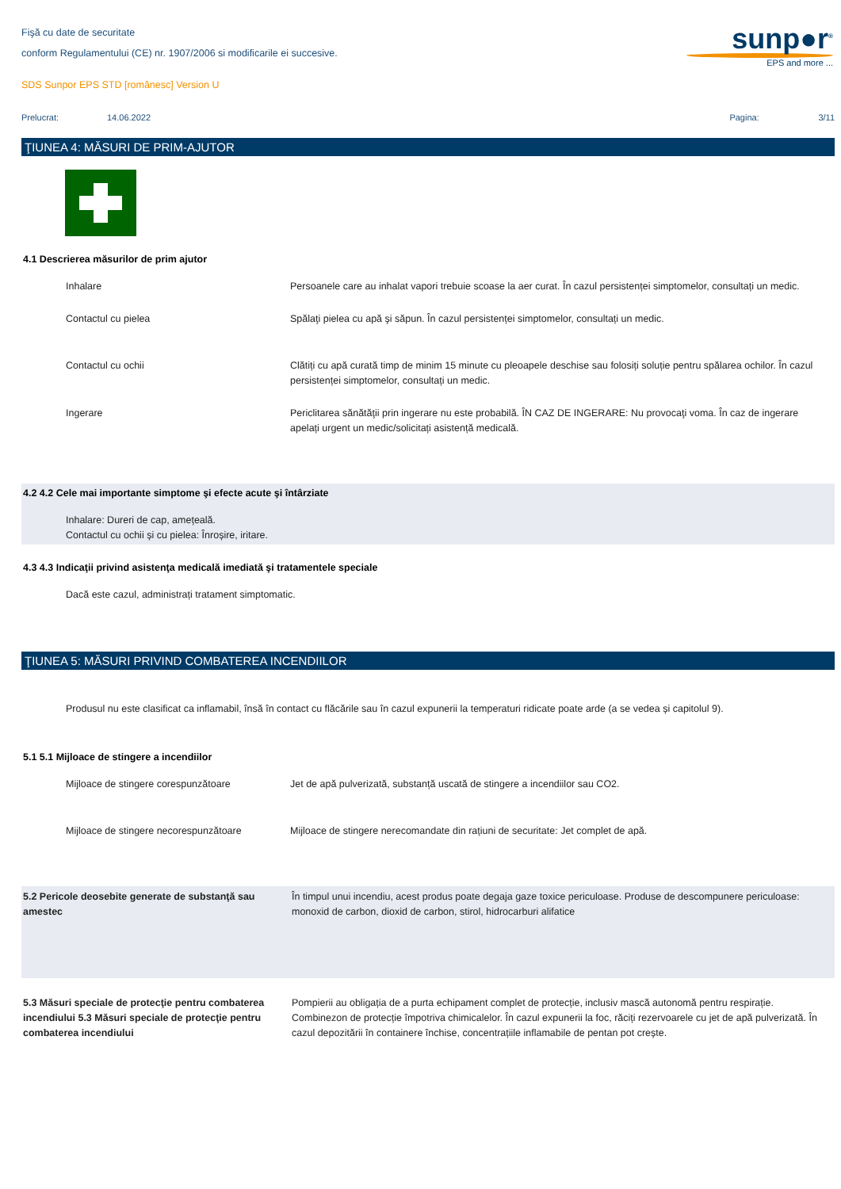sunp●r<sup>®</sup>
EPS and more ...
Fişă cu date de securitate
conform Regulamentului (CE) nr. 1907/2006 si modificarile ei succesive.
SDS Sunpor EPS STD [românesc] Version U
Prelucrat: 14.06.2022 Pagina: 3/11
ŢIUNEA 4: MĂSURI DE PRIM-AJUTOR
4.1 Descrierea măsurilor de prim ajutor
Inhalare Persoanele care au inhalat vapori trebuie scoase la aer curat. În cazul persistenței simptomelor, consultați un medic.
Contactul cu pielea Spălaţi pielea cu apă şi săpun. În cazul persistenței simptomelor, consultați un medic.
Contactul cu ochii Clătiți cu apă curată timp de minim 15 minute cu pleoapele deschise sau folosiți soluție pentru spălarea ochilor. În cazul persistenței simptomelor, consultați un medic.
Ingerare Periclitarea sănătăţii prin ingerare nu este probabilă. ÎN CAZ DE INGERARE: Nu provocaţi voma. În caz de ingerare apelați urgent un medic/solicitați asistență medicală.
4.2 4.2 Cele mai importante simptome şi efecte acute şi întârziate
Inhalare: Dureri de cap, amețeală.
Contactul cu ochii și cu pielea: Înroșire, iritare.
4.3 4.3 Indicaţii privind asistenţa medicală imediată şi tratamentele speciale
Dacă este cazul, administrați tratament simptomatic.
ŢIUNEA 5: MĂSURI PRIVIND COMBATEREA INCENDIILOR
Produsul nu este clasificat ca inflamabil, însă în contact cu flăcările sau în cazul expunerii la temperaturi ridicate poate arde (a se vedea și capitolul 9).
5.1 5.1 Mijloace de stingere a incendiilor
Mijloace de stingere corespunzătoare Jet de apă pulverizată, substanță uscată de stingere a incendiilor sau CO2.
Mijloace de stingere necorespunzătoare
Mijloace de stingere nerecomandate din rațiuni de securitate: Jet complet de apă.
5.2 Pericole deosebite generate de substanţă sau amestec
În timpul unui incendiu, acest produs poate degaja gaze toxice periculoase. Produse de descompunere periculoase: monoxid de carbon, dioxid de carbon, stirol, hidrocarburi alifatice
5.3 Măsuri speciale de protecţie pentru combaterea incendiului 5.3 Măsuri speciale de protecţie pentru combaterea incendiului
Pompierii au obligația de a purta echipament complet de protecție, inclusiv mască autonomă pentru respirație. Combinezon de protecție împotriva chimicalelor. În cazul expunerii la foc, răciți rezervoarele cu jet de apă pulverizată. În cazul depozitării în containere închise, concentrațiile inflamabile de pentan pot crește.